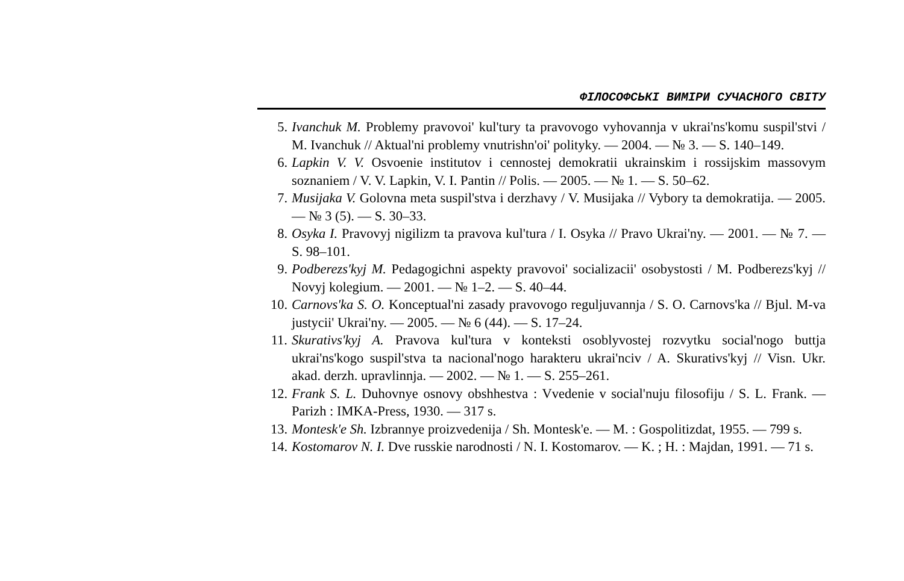ФІЛОСОФСЬКІ ВИМІРИ СУЧАСНОГО СВІТУ
5. Ivanchuk M. Problemy pravovoi' kul'tury ta pravovogo vyhovannja v ukrai'ns'komu suspil'stvi / M. Ivanchuk // Aktual'ni problemy vnutrishn'oi' polityky. — 2004. — № 3. — S. 140–149.
6. Lapkin V. V. Osvoenie institutov i cennostej demokratii ukrainskim i rossijskim massovym soznaniem / V. V. Lapkin, V. I. Pantin // Polis. — 2005. — № 1. — S. 50–62.
7. Musijaka V. Golovna meta suspil'stva i derzhavy / V. Musijaka // Vybory ta demokratija. — 2005. — № 3 (5). — S. 30–33.
8. Osyka I. Pravovyj nigilizm ta pravova kul'tura / I. Osyka // Pravo Ukrai'ny. — 2001. — № 7. — S. 98–101.
9. Podberezs'kyj M. Pedagogichni aspekty pravovoi' socializacii' osobystosti / M. Podberezs'kyj // Novyj kolegium. — 2001. — № 1–2. — S. 40–44.
10. Carnovs'ka S. O. Konceptual'ni zasady pravovogo reguljuvannja / S. O. Carnovs'ka // Bjul. M-va justycii' Ukrai'ny. — 2005. — № 6 (44). — S. 17–24.
11. Skurativs'kyj A. Pravova kul'tura v konteksti osoblyvostej rozvytku social'nogo buttja ukrai'ns'kogo suspil'stva ta nacional'nogo harakteru ukrai'nciv / A. Skurativs'kyj // Visn. Ukr. akad. derzh. upravlinnja. — 2002. — № 1. — S. 255–261.
12. Frank S. L. Duhovnye osnovy obshhestva : Vvedenie v social'nuju filosofiju / S. L. Frank. — Parizh : IMKA-Press, 1930. — 317 s.
13. Montesk'e Sh. Izbrannye proizvedenija / Sh. Montesk'e. — M. : Gospolitizdat, 1955. — 799 s.
14. Kostomarov N. I. Dve russkie narodnosti / N. I. Kostomarov. — K. ; H. : Majdan, 1991. — 71 s.